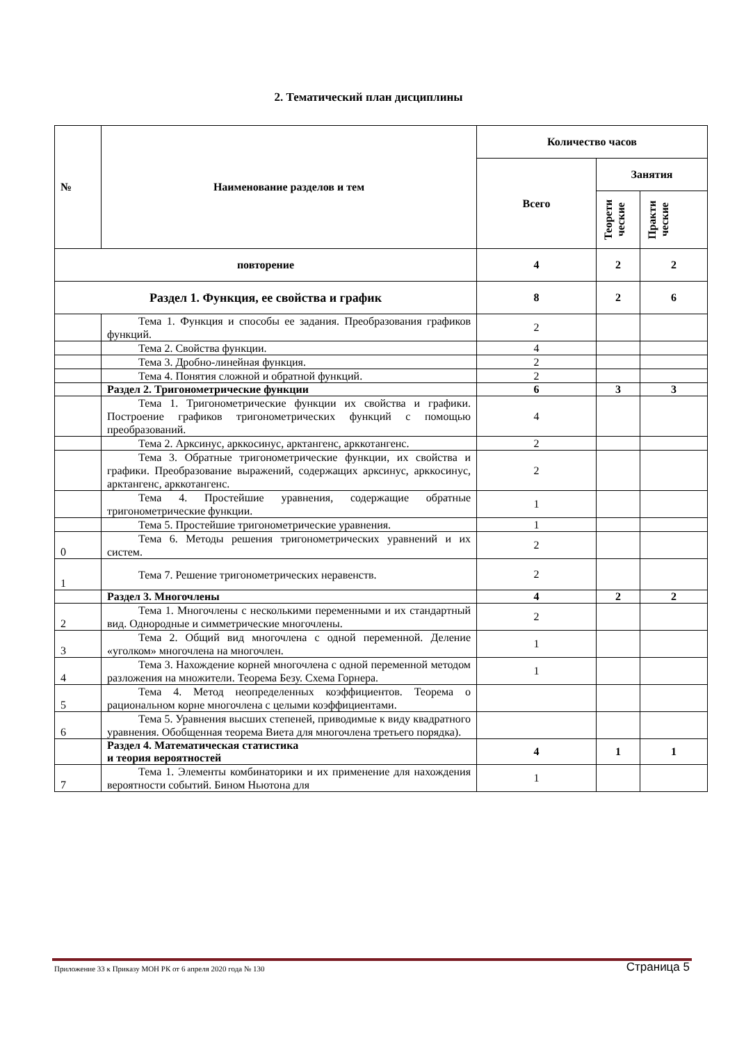2. Тематический план дисциплины
| № | Наименование разделов и тем | Количество часов | | |
| --- | --- | --- | --- | --- |
| | | Всего | Занятия | |
| | | | Теорети ческие | Практи ческие |
| повторение | | 4 | 2 | 2 |
| Раздел 1. Функция, ее свойства и график | | 8 | 2 | 6 |
| | Тема 1. Функция и способы ее задания. Преобразования графиков функций. | 2 | | |
| | Тема 2. Свойства функции. | 4 | | |
| | Тема 3. Дробно-линейная функция. | 2 | | |
| | Тема 4. Понятия сложной и обратной функций. | 2 | | |
| | Раздел 2. Тригонометрические функции | 6 | 3 | 3 |
| | Тема 1. Тригонометрические функции их свойства и графики. Построение графиков тригонометрических функций с помощью преобразований. | 4 | | |
| | Тема 2. Арксинус, арккосинус, арктангенс, арккотангенс. | 2 | | |
| | Тема 3. Обратные тригонометрические функции, их свойства и графики. Преобразование выражений, содержащих арксинус, арккосинус, арктангенс, арккотангенс. | 2 | | |
| | Тема 4. Простейшие уравнения, содержащие обратные тригонометрические функции. | 1 | | |
| | Тема 5. Простейшие тригонометрические уравнения. | 1 | | |
| 0 | Тема 6. Методы решения тригонометрических уравнений и их систем. | 2 | | |
| 1 | Тема 7. Решение тригонометрических неравенств. | 2 | | |
| | Раздел 3. Многочлены | 4 | 2 | 2 |
| 2 | Тема 1. Многочлены с несколькими переменными и их стандартный вид. Однородные и симметрические многочлены. | 2 | | |
| 3 | Тема 2. Общий вид многочлена с одной переменной. Деление «уголком» многочлена на многочлен. | 1 | | |
| 4 | Тема 3. Нахождение корней многочлена с одной переменной методом разложения на множители. Теорема Безу. Схема Горнера. | 1 | | |
| 5 | Тема 4. Метод неопределенных коэффициентов. Теорема о рациональном корне многочлена с целыми коэффициентами. | | | |
| 6 | Тема 5. Уравнения высших степеней, приводимые к виду квадратного уравнения. Обобщенная теорема Виета для многочлена третьего порядка). | | | |
| | Раздел 4. Математическая статистика и теория вероятностей | 4 | 1 | 1 |
| 7 | Тема 1. Элементы комбинаторики и их применение для нахождения вероятности событий. Бином Ньютона для | 1 | | |
Приложение 33 к Приказу МОН РК от 6 апреля 2020 года № 130
Страница 5